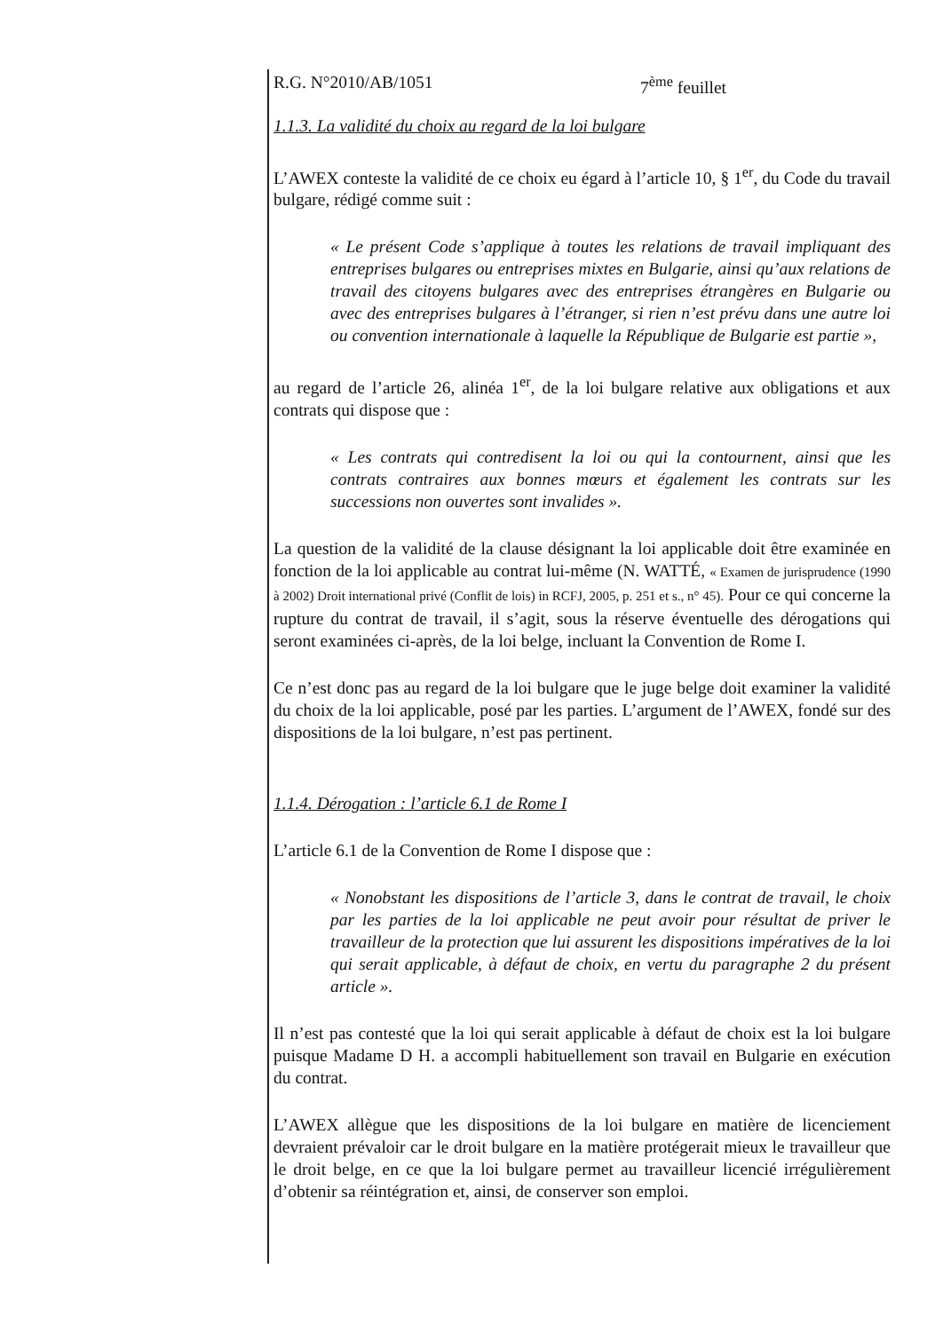R.G. N°2010/AB/1051 7<sup>ème</sup> feuillet
1.1.3. La validité du choix au regard de la loi bulgare
L’AWEX conteste la validité de ce choix eu égard à l’article 10, § 1<sup>er</sup>, du Code du travail bulgare, rédigé comme suit :
« Le présent Code s’applique à toutes les relations de travail impliquant des entreprises bulgares ou entreprises mixtes en Bulgarie, ainsi qu’aux relations de travail des citoyens bulgares avec des entreprises étrangères en Bulgarie ou avec des entreprises bulgares à l’étranger, si rien n’est prévu dans une autre loi ou convention internationale à laquelle la République de Bulgarie est partie »,
au regard de l’article 26, alinéa 1<sup>er</sup>, de la loi bulgare relative aux obligations et aux contrats qui dispose que :
« Les contrats qui contredisent la loi ou qui la contournent, ainsi que les contrats contraires aux bonnes mœurs et également les contrats sur les successions non ouvertes sont invalides ».
La question de la validité de la clause désignant la loi applicable doit être examinée en fonction de la loi applicable au contrat lui-même (N. WATTÉ, « Examen de jurisprudence (1990 à 2002) Droit international privé (Conflit de lois) in RCFJ, 2005, p. 251 et s., n° 45). Pour ce qui concerne la rupture du contrat de travail, il s’agit, sous la réserve éventuelle des dérogations qui seront examinées ci-après, de la loi belge, incluant la Convention de Rome I.
Ce n’est donc pas au regard de la loi bulgare que le juge belge doit examiner la validité du choix de la loi applicable, posé par les parties. L’argument de l’AWEX, fondé sur des dispositions de la loi bulgare, n’est pas pertinent.
1.1.4. Dérogation : l’article 6.1 de Rome I
L’article 6.1 de la Convention de Rome I dispose que :
« Nonobstant les dispositions de l’article 3, dans le contrat de travail, le choix par les parties de la loi applicable ne peut avoir pour résultat de priver le travailleur de la protection que lui assurent les dispositions impératives de la loi qui serait applicable, à défaut de choix, en vertu du paragraphe 2 du présent article ».
Il n’est pas contesté que la loi qui serait applicable à défaut de choix est la loi bulgare puisque Madame D H. a accompli habituellement son travail en Bulgarie en exécution du contrat.
L’AWEX allègue que les dispositions de la loi bulgare en matière de licenciement devraient prévaloir car le droit bulgare en la matière protégerait mieux le travailleur que le droit belge, en ce que la loi bulgare permet au travailleur licencié irrégulièrement d’obtenir sa réintégration et, ainsi, de conserver son emploi.